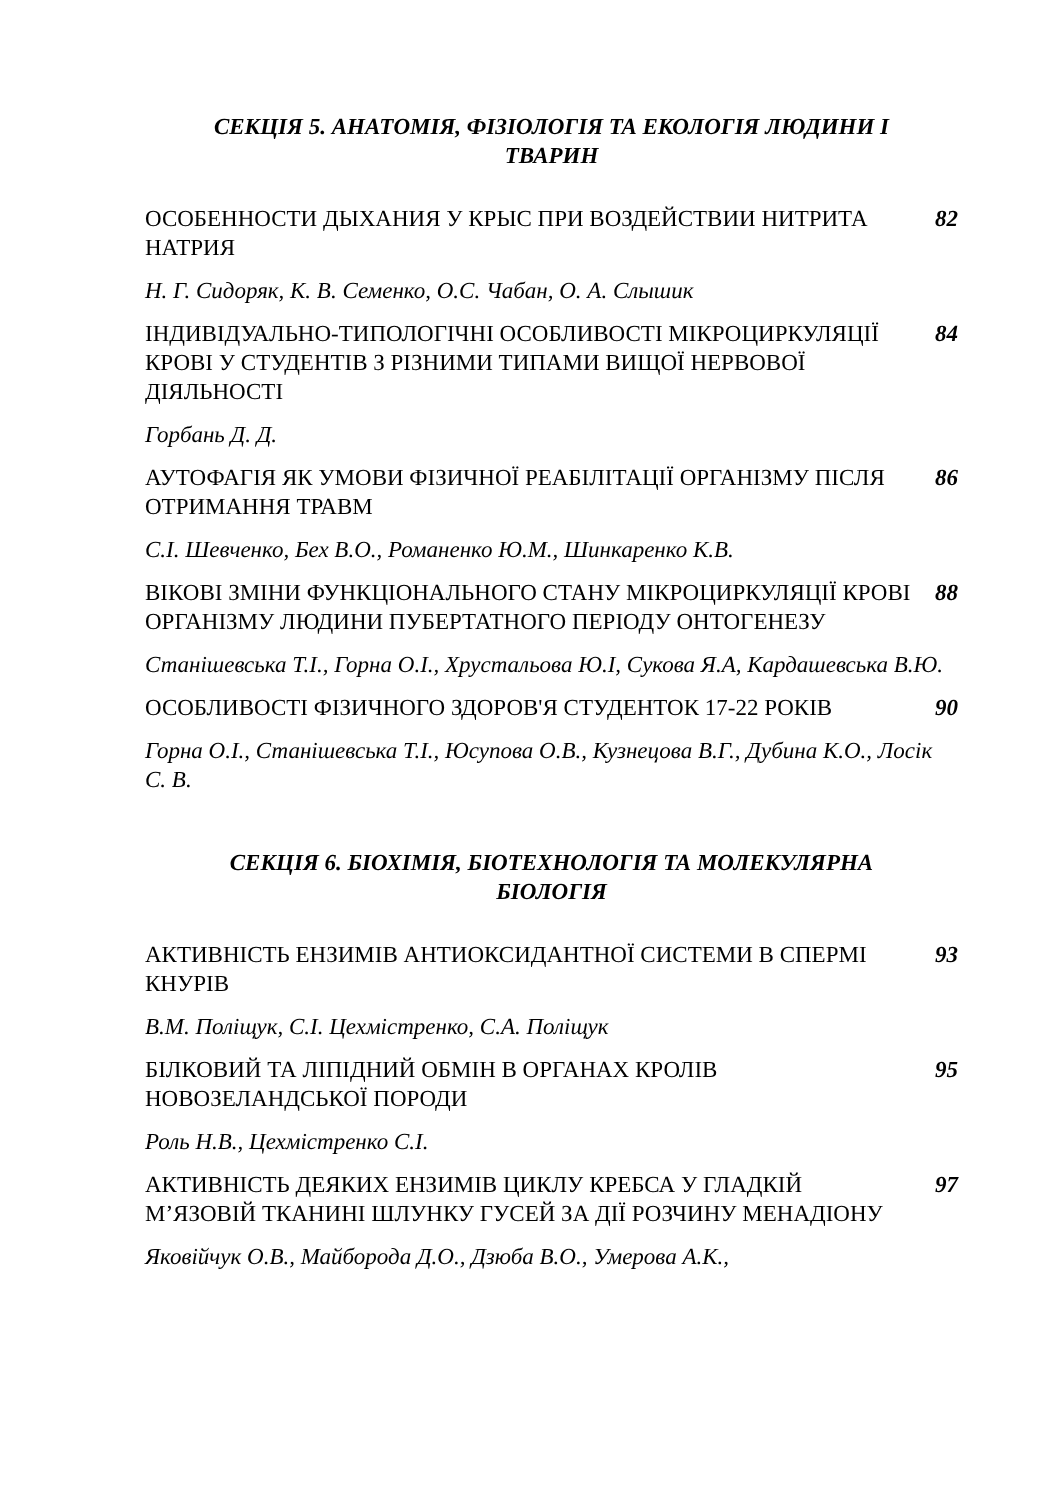СЕКЦІЯ 5. АНАТОМІЯ, ФІЗІОЛОГІЯ ТА ЕКОЛОГІЯ ЛЮДИНИ І
ТВАРИН
ОСОБЕННОСТИ ДЫХАНИЯ У КРЫС ПРИ ВОЗДЕЙСТВИИ НИТРИТА НАТРИЯ 82
Н. Г. Сидоряк, К. В. Семенко, О.С. Чабан, О. А. Слышик
ІНДИВІДУАЛЬНО-ТИПОЛОГІЧНІ ОСОБЛИВОСТІ МІКРОЦИРКУЛЯЦІЇ КРОВІ У СТУДЕНТІВ З РІЗНИМИ ТИПАМИ ВИЩОЇ НЕРВОВОЇ ДІЯЛЬНОСТІ
84
Горбань Д. Д.
АУТОФАГІЯ ЯК УМОВИ ФІЗИЧНОЇ РЕАБІЛІТАЦІЇ ОРГАНІЗМУ ПІСЛЯ ОТРИМАННЯ ТРАВМ
86
С.І. Шевченко, Бех В.О., Романенко Ю.М., Шинкаренко К.В.
ВІКОВІ ЗМІНИ ФУНКЦІОНАЛЬНОГО СТАНУ МІКРОЦИРКУЛЯЦІЇ КРОВІ ОРГАНІЗМУ ЛЮДИНИ ПУБЕРТАТНОГО ПЕРІОДУ ОНТОГЕНЕЗУ
88
Станішевська Т.І., Горна О.І., Хрустальова Ю.І, Сукова Я.А, Кардашевська В.Ю.
ОСОБЛИВОСТІ ФІЗИЧНОГО ЗДОРОВ'Я СТУДЕНТОК 17-22 РОКІВ 90
Горна О.І., Станішевська Т.І., Юсупова О.В., Кузнецова В.Г., Дубина К.О., Лосік С. В.
СЕКЦІЯ 6. БІОХІМІЯ, БІОТЕХНОЛОГІЯ ТА МОЛЕКУЛЯРНА
БІОЛОГІЯ
АКТИВНІСТЬ ЕНЗИМІВ АНТИОКСИДАНТНОЇ СИСТЕМИ В СПЕРМІ КНУРІВ
93
В.М. Поліщук, С.І. Цехмістренко, С.А. Поліщук
БІЛКОВИЙ ТА ЛІПІДНИЙ ОБМІН В ОРГАНАХ КРОЛІВ НОВОЗЕЛАНДСЬКОЇ ПОРОДИ
95
Роль Н.В., Цехмістренко С.І.
АКТИВНІСТЬ ДЕЯКИХ ЕНЗИМІВ ЦИКЛУ КРЕБСА У ГЛАДКІЙ М’ЯЗОВІЙ ТКАНИНІ ШЛУНКУ ГУСЕЙ ЗА ДІЇ РОЗЧИНУ МЕНАДІОНУ
97
Яковійчук О.В., Майборода Д.О., Дзюба В.О., Умерова А.К.,